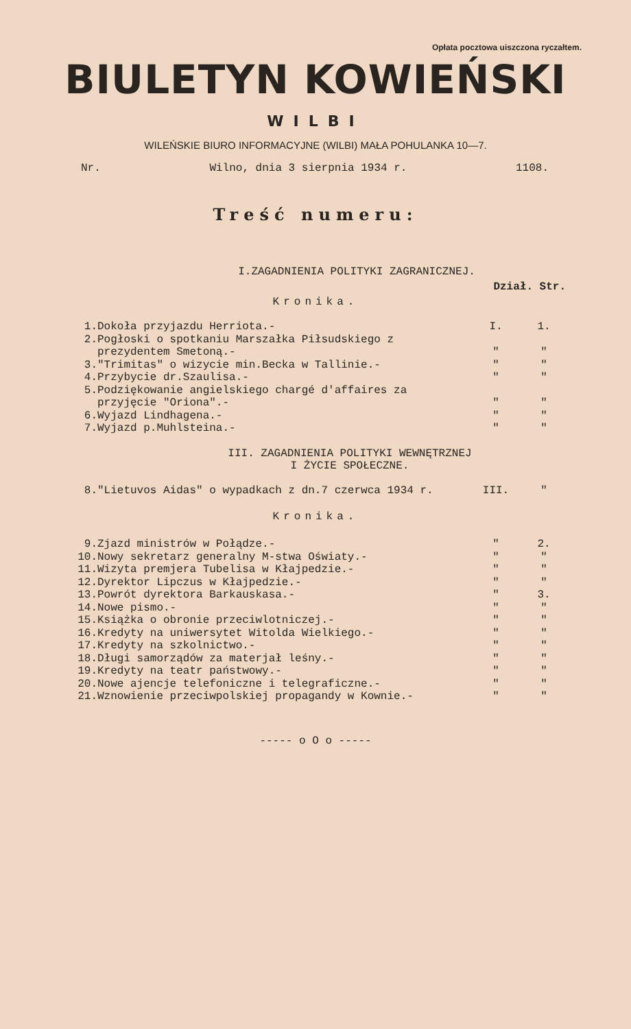Opłata pocztowa uiszczona ryczałtem.
BIULETYN KOWIEŃSKI
WILBI
WILEŃSKIE BIURO INFORMACYJNE (WILBI) MAŁA POHULANKA 10—7.
Nr. Wilno, dnia 3 sierpnia 1934 r. 1108.
Treść numeru:
I.ZAGADNIENIA POLITYKI ZAGRANICZNEJ.
Dział. Str.
Kronika.
| 1. | Dokoła przyjazdu Herriota.- | I. | 1. |
| 2. | Pogłoski o spotkaniu Marszałka Piłsudskiego z prezydentem Smetoną.- | " | " |
| 3. | "Trimitas" o wizycie min.Becka w Tallinie.- | " | " |
| 4. | Przybycie dr.Szaulisa.- | " | " |
| 5. | Podziękowanie angielskiego chargé d'affaires za przyjęcie "Oriona".- | " | " |
| 6. | Wyjazd Lindhagena.- | " | " |
| 7. | Wyjazd p.Muhlsteina.- | " | " |
III. ZAGADNIENIA POLITYKI WEWNĘTRZNEJ
I ŻYCIE SPOŁECZNE.
| 8. | "Lietuvos Aidas" o wypadkach z dn.7 czerwca 1934 r. | III. | " |
Kronika.
| 9. | Zjazd ministrów w Połądze.- | " | 2. |
| 10. | Nowy sekretarz generalny M-stwa Oświaty.- | " | " |
| 11. | Wizyta premjera Tubelisa w Kłajpedzie.- | " | " |
| 12. | Dyrektor Lipczus w Kłajpedzie.- | " | " |
| 13. | Powrót dyrektora Barkauskasa.- | " | 3. |
| 14. | Nowe pismo.- | " | " |
| 15. | Książka o obronie przeciwlotniczej.- | " | " |
| 16. | Kredyty na uniwersytet Witolda Wielkiego.- | " | " |
| 17. | Kredyty na szkolnictwo.- | " | " |
| 18. | Długi samorządów za materjał leśny.- | " | " |
| 19. | Kredyty na teatr państwowy.- | " | " |
| 20. | Nowe ajencje telefoniczne i telegraficzne.- | " | " |
| 21. | Wznowienie przeciwpolskiej propagandy w Kownie.- | " | " |
----- o O o -----